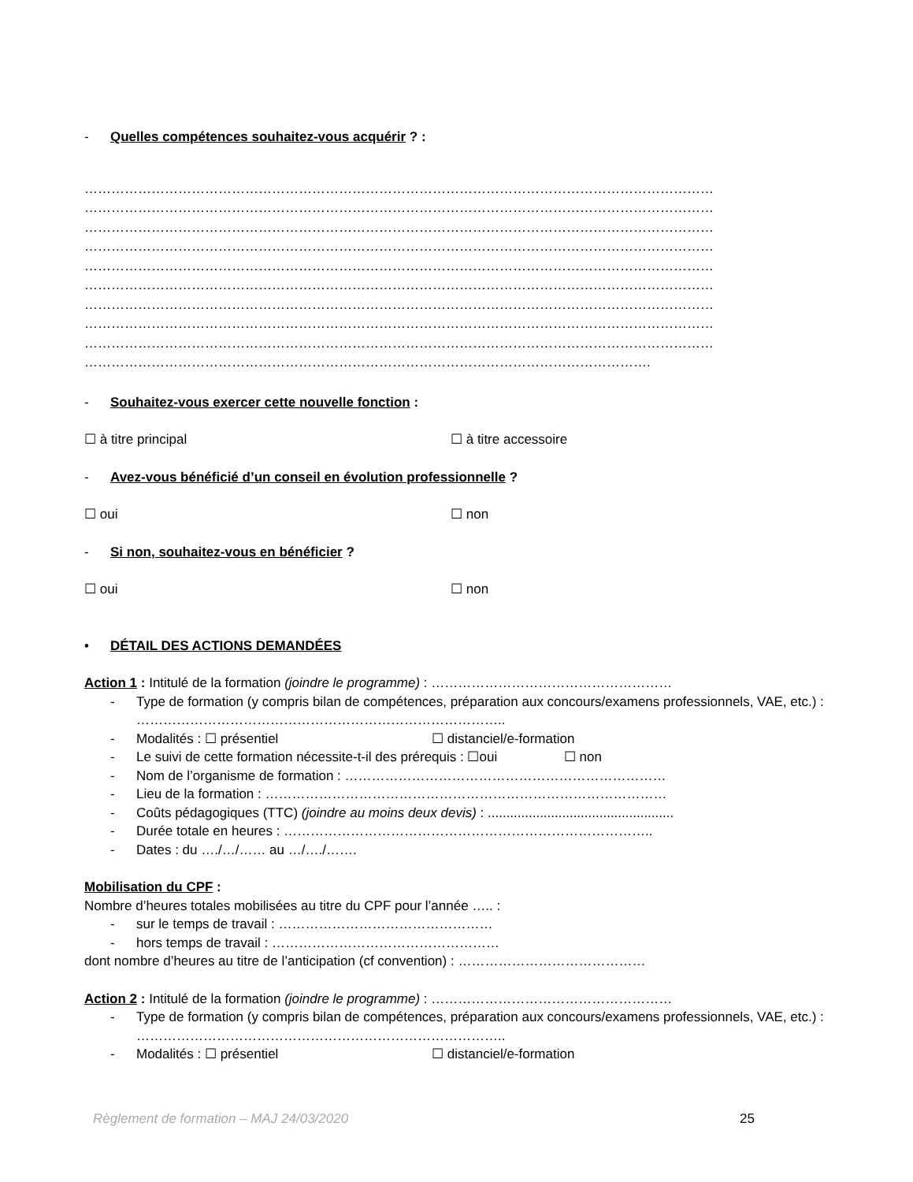- Quelles compétences souhaitez-vous acquérir ? :
……………………………………………………………………………………………………………………………
……………………………………………………………………………………………………………………………
……………………………………………………………………………………………………………………………
……………………………………………………………………………………………………………………………
……………………………………………………………………………………………………………………………
……………………………………………………………………………………………………………………………
……………………………………………………………………………………………………………………………
……………………………………………………………………………………………………………………………
……………………………………………………………………………………………………………………………
……………………………………………………………………………………………………………….
- Souhaitez-vous exercer cette nouvelle fonction :
☐ à titre principal ☐ à titre accessoire
- Avez-vous bénéficié d’un conseil en évolution professionnelle ?
☐ oui ☐ non
- Si non, souhaitez-vous en bénéficier ?
☐ oui ☐ non
• DÉTAIL DES ACTIONS DEMANDÉES
Action 1 : Intitulé de la formation (joindre le programme) : ………………………………………………
- Type de formation (y compris bilan de compétences, préparation aux concours/examens professionnels, VAE, etc.) : ………………………………………………………………………..
- Modalités : ☐ présentiel ☐ distanciel/e-formation
- Le suivi de cette formation nécessite-t-il des prérequis : ☐oui ☐ non
- Nom de l’organisme de formation : ………………………………………………………………
- Lieu de la formation : ………………………………………………………………………………
- Coûts pédagogiques (TTC) (joindre au moins deux devis) : ..................................................
- Durée totale en heures : ………………………………………………………………………..
- Dates : du …./…/…… au …/…./…….
Mobilisation du CPF :
Nombre d’heures totales mobilisées au titre du CPF pour l’année ….. :
- sur le temps de travail : …………………………………………
- hors temps de travail : ……………………………………………
dont nombre d’heures au titre de l’anticipation (cf convention) : ……………………………………
Action 2 : Intitulé de la formation (joindre le programme) : ………………………………………………
- Type de formation (y compris bilan de compétences, préparation aux concours/examens professionnels, VAE, etc.) : ………………………………………………………………………..
- Modalités : ☐ présentiel ☐ distanciel/e-formation
Règlement de formation – MAJ 24/03/2020 25